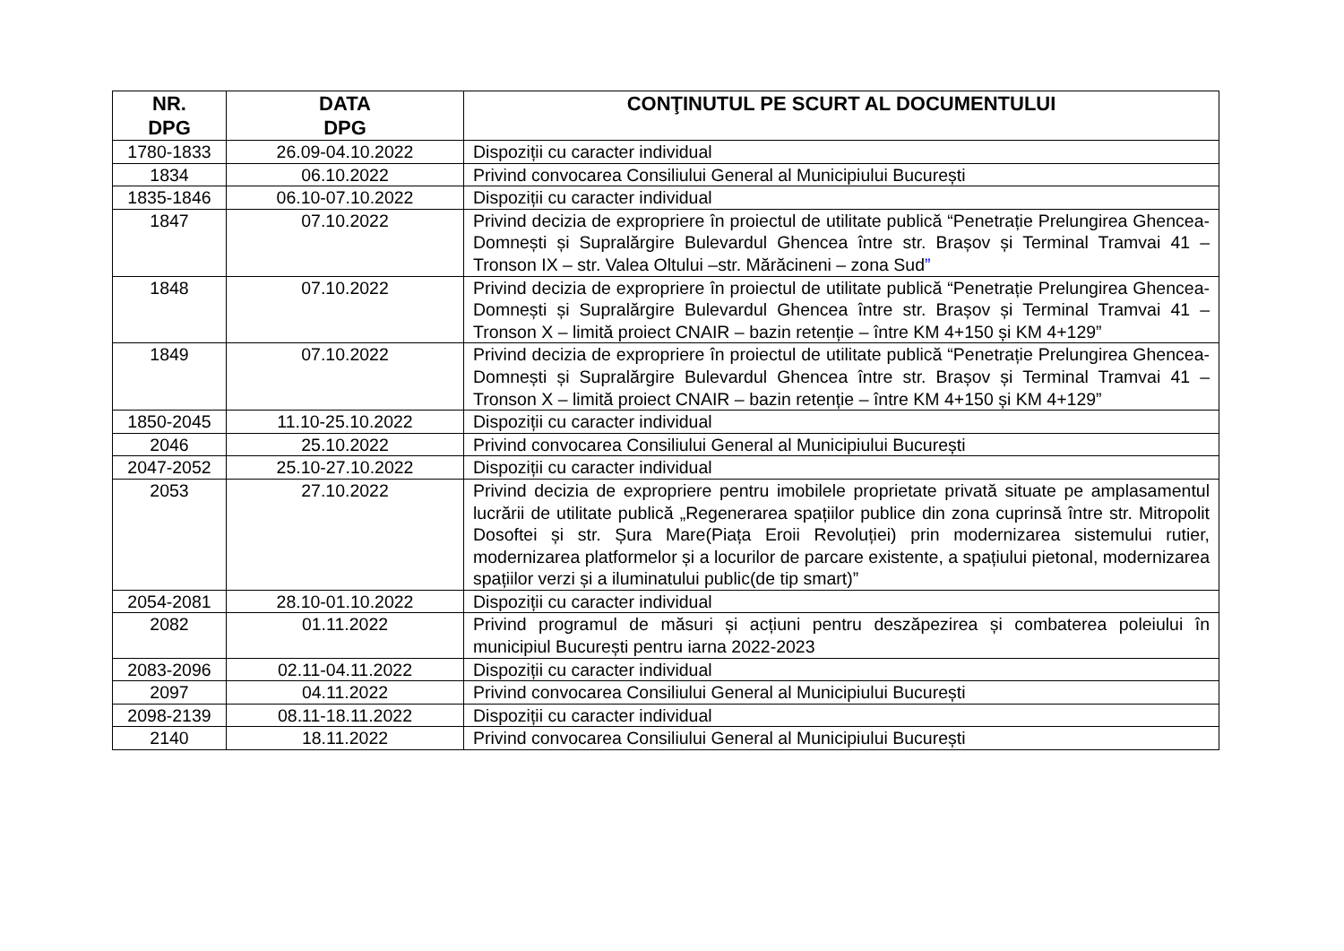| NR. DPG | DATA DPG | CONŢINUTUL PE SCURT AL DOCUMENTULUI |
| --- | --- | --- |
| 1780-1833 | 26.09-04.10.2022 | Dispoziții cu caracter individual |
| 1834 | 06.10.2022 | Privind convocarea Consiliului General al Municipiului București |
| 1835-1846 | 06.10-07.10.2022 | Dispoziții cu caracter individual |
| 1847 | 07.10.2022 | Privind decizia de expropriere în proiectul de utilitate publică “Penetrație Prelungirea Ghencea-Domnești și Supralărgire Bulevardul Ghencea între str. Brașov și Terminal Tramvai 41 – Tronson IX – str. Valea Oltului –str. Mărăcineni – zona Sud ” |
| 1848 | 07.10.2022 | Privind decizia de expropriere în proiectul de utilitate publică “Penetrație Prelungirea Ghencea-Domnești și Supralărgire Bulevardul Ghencea între str. Brașov și Terminal Tramvai 41 – Tronson X – limită proiect CNAIR – bazin retenție – între KM 4+150 și KM 4+129” |
| 1849 | 07.10.2022 | Privind decizia de expropriere în proiectul de utilitate publică “Penetrație Prelungirea Ghencea-Domnești și Supralărgire Bulevardul Ghencea între str. Brașov și Terminal Tramvai 41 – Tronson X – limită proiect CNAIR – bazin retenție – între KM 4+150 și KM 4+129” |
| 1850-2045 | 11.10-25.10.2022 | Dispoziții cu caracter individual |
| 2046 | 25.10.2022 | Privind convocarea Consiliului General al Municipiului București |
| 2047-2052 | 25.10-27.10.2022 | Dispoziții cu caracter individual |
| 2053 | 27.10.2022 | Privind decizia de expropriere pentru imobilele proprietate privată situate pe amplasamentul lucrării de utilitate publică „Regenerarea spațiilor publice din zona cuprinsă între str. Mitropolit Dosoftei și str. Șura Mare(Piața Eroii Revoluției) prin modernizarea sistemului rutier, modernizarea platformelor și a locurilor de parcare existente, a spațiului pietonal, modernizarea spațiilor verzi și a iluminatului public(de tip smart)” |
| 2054-2081 | 28.10-01.10.2022 | Dispoziții cu caracter individual |
| 2082 | 01.11.2022 | Privind programul de măsuri și acțiuni pentru deszăpezirea și combaterea poleiului în municipiul București pentru iarna 2022-2023 |
| 2083-2096 | 02.11-04.11.2022 | Dispoziții cu caracter individual |
| 2097 | 04.11.2022 | Privind convocarea Consiliului General al Municipiului București |
| 2098-2139 | 08.11-18.11.2022 | Dispoziții cu caracter individual |
| 2140 | 18.11.2022 | Privind convocarea Consiliului General al Municipiului București |